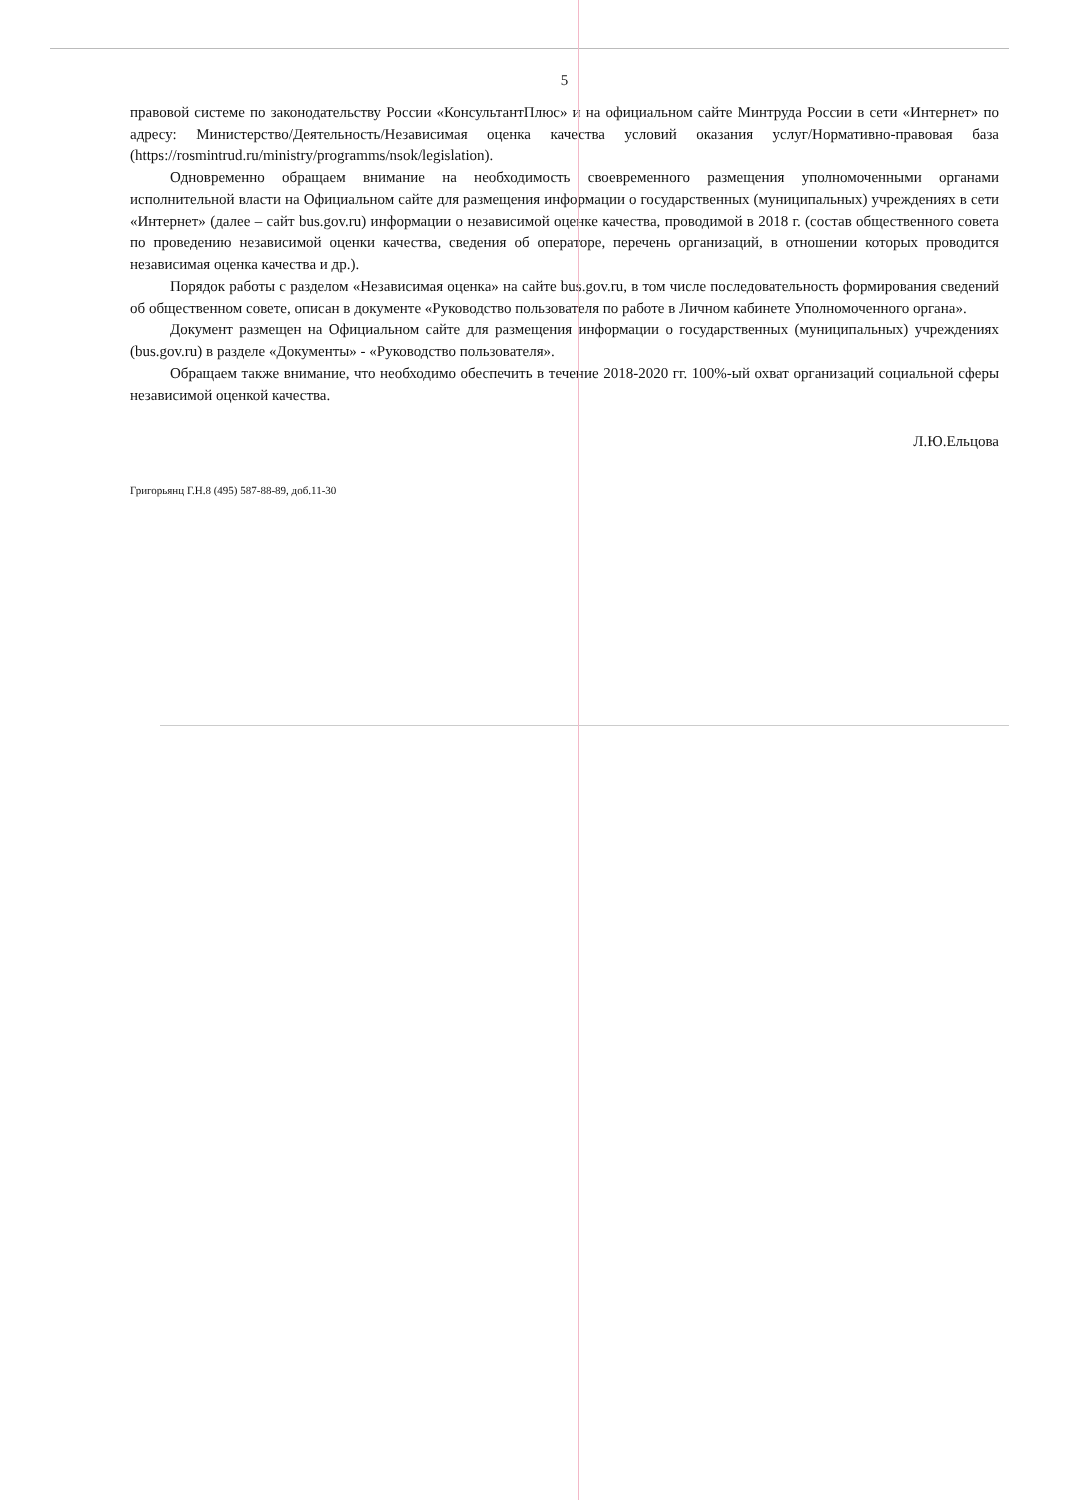5
правовой системе по законодательству России «КонсультантПлюс» и на официальном сайте Минтруда России в сети «Интернет» по адресу: Министерство/Деятельность/Независимая оценка качества условий оказания услуг/Нормативно-правовая база (https://rosmintrud.ru/ministry/programms/nsok/legislation).
Одновременно обращаем внимание на необходимость своевременного размещения уполномоченными органами исполнительной власти на Официальном сайте для размещения информации о государственных (муниципальных) учреждениях в сети «Интернет» (далее – сайт bus.gov.ru) информации о независимой оценке качества, проводимой в 2018 г. (состав общественного совета по проведению независимой оценки качества, сведения об операторе, перечень организаций, в отношении которых проводится независимая оценка качества и др.).
Порядок работы с разделом «Независимая оценка» на сайте bus.gov.ru, в том числе последовательность формирования сведений об общественном совете, описан в документе «Руководство пользователя по работе в Личном кабинете Уполномоченного органа».
Документ размещен на Официальном сайте для размещения информации о государственных (муниципальных) учреждениях (bus.gov.ru) в разделе «Документы» - «Руководство пользователя».
Обращаем также внимание, что необходимо обеспечить в течение 2018-2020 гг. 100%-ый охват организаций социальной сферы независимой оценкой качества.
Л.Ю.Ельцова
Григорьянц Г.Н.8 (495) 587-88-89, доб.11-30